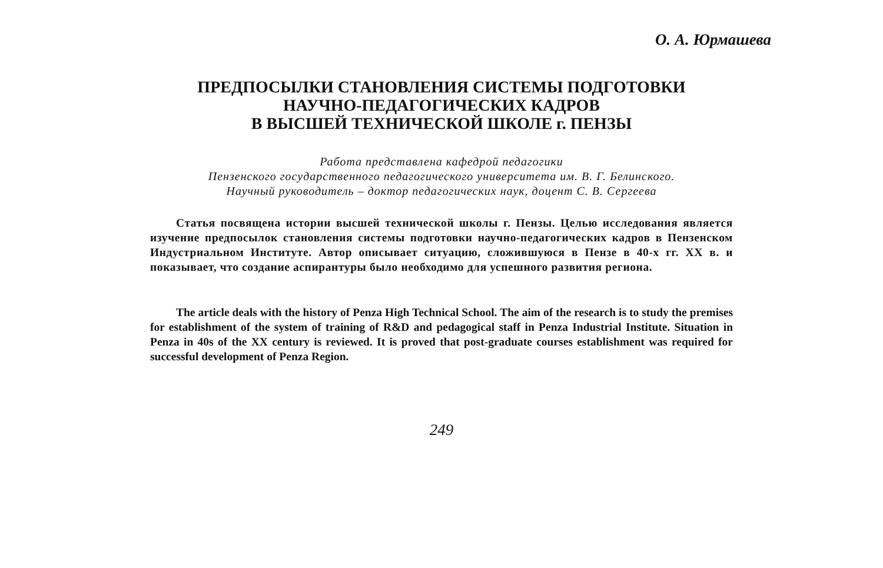О. А. Юрмашева
ПРЕДПОСЫЛКИ СТАНОВЛЕНИЯ СИСТЕМЫ ПОДГОТОВКИ
НАУЧНО-ПЕДАГОГИЧЕСКИХ КАДРОВ
В ВЫСШЕЙ ТЕХНИЧЕСКОЙ ШКОЛЕ г. ПЕНЗЫ
Работа представлена кафедрой педагогики
Пензенского государственного педагогического университета им. В. Г. Белинского.
Научный руководитель – доктор педагогических наук, доцент С. В. Сергеева
Статья посвящена истории высшей технической школы г. Пензы. Целью исследования является изучение предпосылок становления системы подготовки научно-педагогических кадров в Пензенском Индустриальном Институте. Автор описывает ситуацию, сложившуюся в Пензе в 40-х гг. XX в. и показывает, что создание аспирантуры было необходимо для успешного развития региона.
The article deals with the history of Penza High Technical School. The aim of the research is to study the premises for establishment of the system of training of R&D and pedagogical staff in Penza Industrial Institute. Situation in Penza in 40s of the XX century is reviewed. It is proved that post-graduate courses establishment was required for successful development of Penza Region.
249